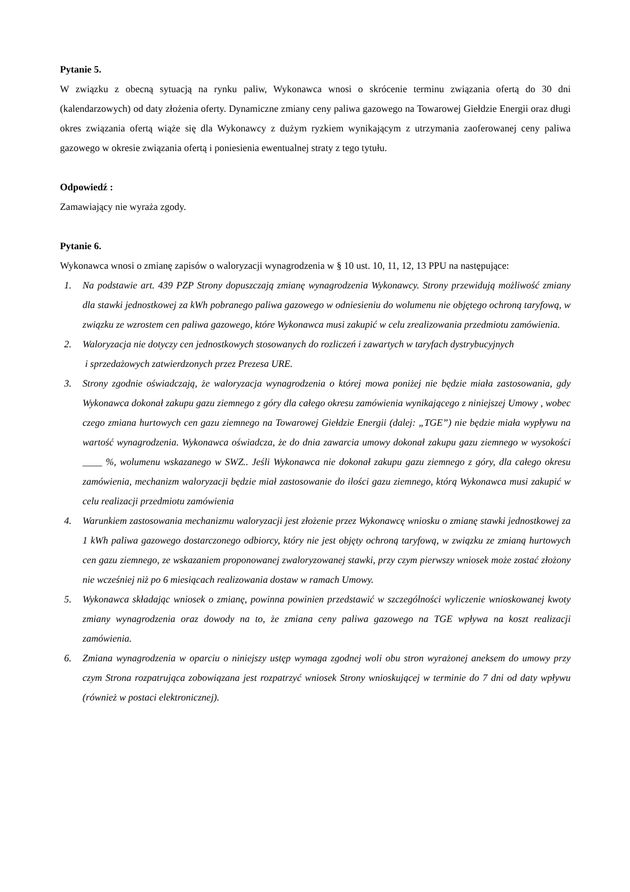Pytanie 5.
W związku z obecną sytuacją na rynku paliw, Wykonawca wnosi o skrócenie terminu związania ofertą do 30 dni (kalendarzowych) od daty złożenia oferty. Dynamiczne zmiany ceny paliwa gazowego na Towarowej Giełdzie Energii oraz długi okres związania ofertą wiąże się dla Wykonawcy z dużym ryzkiem wynikającym z utrzymania zaoferowanej ceny paliwa gazowego w okresie związania ofertą i poniesienia ewentualnej straty z tego tytułu.
Odpowiedź :
Zamawiający nie wyraża zgody.
Pytanie 6.
Wykonawca wnosi o zmianę zapisów o waloryzacji wynagrodzenia w § 10 ust. 10, 11, 12, 13 PPU na następujące:
1. Na podstawie art. 439 PZP Strony dopuszczają zmianę wynagrodzenia Wykonawcy. Strony przewidują możliwość zmiany dla stawki jednostkowej za kWh pobranego paliwa gazowego w odniesieniu do wolumenu nie objętego ochroną taryfową, w związku ze wzrostem cen paliwa gazowego, które Wykonawca musi zakupić w celu zrealizowania przedmiotu zamówienia.
2. Waloryzacja nie dotyczy cen jednostkowych stosowanych do rozliczeń i zawartych w taryfach dystrybucyjnych
i sprzedażowych zatwierdzonych przez Prezesa URE.
3. Strony zgodnie oświadczają, że waloryzacja wynagrodzenia o której mowa poniżej nie będzie miała zastosowania, gdy Wykonawca dokonał zakupu gazu ziemnego z góry dla całego okresu zamówienia wynikającego z niniejszej Umowy , wobec czego zmiana hurtowych cen gazu ziemnego na Towarowej Giełdzie Energii (dalej: „TGE”) nie będzie miała wypływu na wartość wynagrodzenia. Wykonawca oświadcza, że do dnia zawarcia umowy dokonał zakupu gazu ziemnego w wysokości ____ %, wolumenu wskazanego w SWZ.. Jeśli Wykonawca nie dokonał zakupu gazu ziemnego z góry, dla całego okresu zamówienia, mechanizm waloryzacji będzie miał zastosowanie do ilości gazu ziemnego, którą Wykonawca musi zakupić w celu realizacji przedmiotu zamówienia
4. Warunkiem zastosowania mechanizmu waloryzacji jest złożenie przez Wykonawcę wniosku o zmianę stawki jednostkowej za 1 kWh paliwa gazowego dostarczonego odbiorcy, który nie jest objęty ochroną taryfową, w związku ze zmianą hurtowych cen gazu ziemnego, ze wskazaniem proponowanej zwaloryzowanej stawki, przy czym pierwszy wniosek może zostać złożony nie wcześniej niż po 6 miesiącach realizowania dostaw w ramach Umowy.
5. Wykonawca składając wniosek o zmianę, powinna powinien przedstawić w szczególności wyliczenie wnioskowanej kwoty zmiany wynagrodzenia oraz dowody na to, że zmiana ceny paliwa gazowego na TGE wpływa na koszt realizacji zamówienia.
6. Zmiana wynagrodzenia w oparciu o niniejszy ustęp wymaga zgodnej woli obu stron wyrażonej aneksem do umowy przy czym Strona rozpatrująca zobowiązana jest rozpatrzyć wniosek Strony wnioskującej w terminie do 7 dni od daty wpływu (również w postaci elektronicznej).